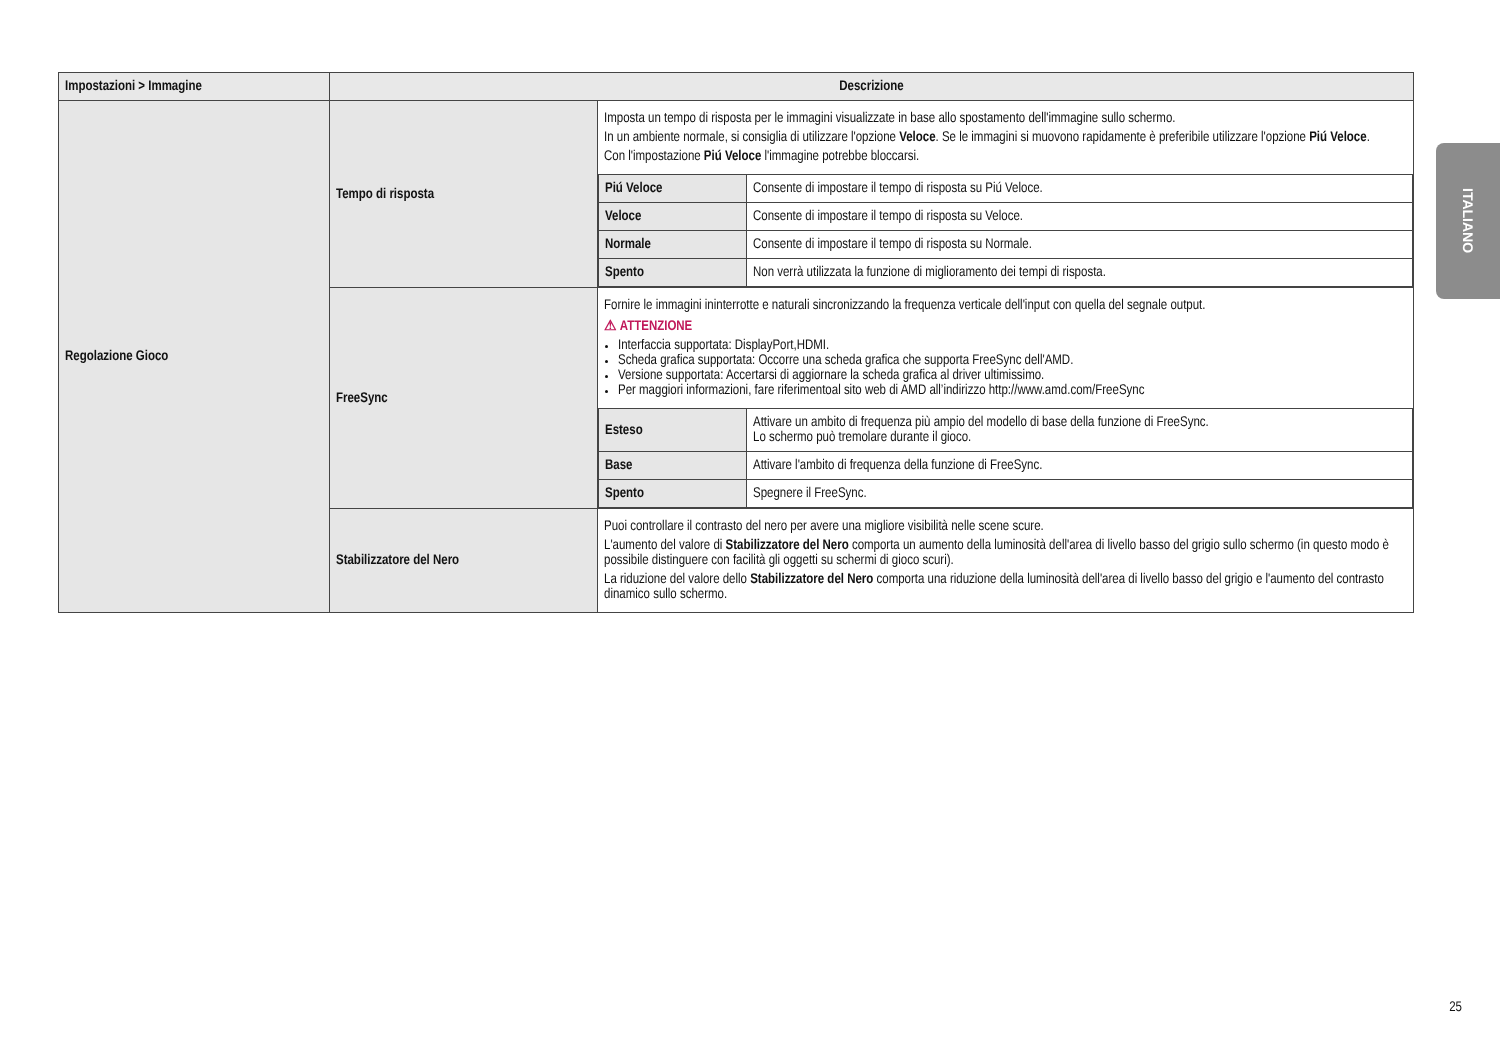| Impostazioni > Immagine | Descrizione | |
| --- | --- | --- |
| Regolazione Gioco | Tempo di risposta | Imposta un tempo di risposta per le immagini visualizzate in base allo spostamento dell'immagine sullo schermo. In un ambiente normale, si consiglia di utilizzare l'opzione Veloce . Se le immagini si muovono rapidamente è preferibile utilizzare l'opzione Piú Veloce . Con l'impostazione Piú Veloce l'immagine potrebbe bloccarsi. / Piú Veloce / Consente di impostare il tempo di risposta su Piú Veloce. / / Veloce / Consente di impostare il tempo di risposta su Veloce. / / Normale / Consente di impostare il tempo di risposta su Normale. / / Spento / Non verrà utilizzata la funzione di miglioramento dei tempi di risposta. / |
| | FreeSync | Fornire le immagini ininterrotte e naturali sincronizzando la frequenza verticale dell'input con quella del segnale output. ⚠ ATTENZIONE Interfaccia supportata: DisplayPort,HDMI. Scheda grafica supportata: Occorre una scheda grafica che supporta FreeSync dell'AMD. Versione supportata: Accertarsi di aggiornare la scheda grafica al driver ultimissimo. Per maggiori informazioni, fare riferimentoal sito web di AMD all’indirizzo http://www.amd.com/FreeSync / Esteso / Attivare un ambito di frequenza più ampio del modello di base della funzione di FreeSync. Lo schermo può tremolare durante il gioco. / / Base / Attivare l'ambito di frequenza della funzione di FreeSync. / / Spento / Spegnere il FreeSync. / |
| | Stabilizzatore del Nero | Puoi controllare il contrasto del nero per avere una migliore visibilità nelle scene scure. L'aumento del valore di Stabilizzatore del Nero comporta un aumento della luminosità dell'area di livello basso del grigio sullo schermo (in questo modo è possibile distinguere con facilità gli oggetti su schermi di gioco scuri). La riduzione del valore dello Stabilizzatore del Nero comporta una riduzione della luminosità dell'area di livello basso del grigio e l'aumento del contrasto dinamico sullo schermo. |
ITALIANO
25